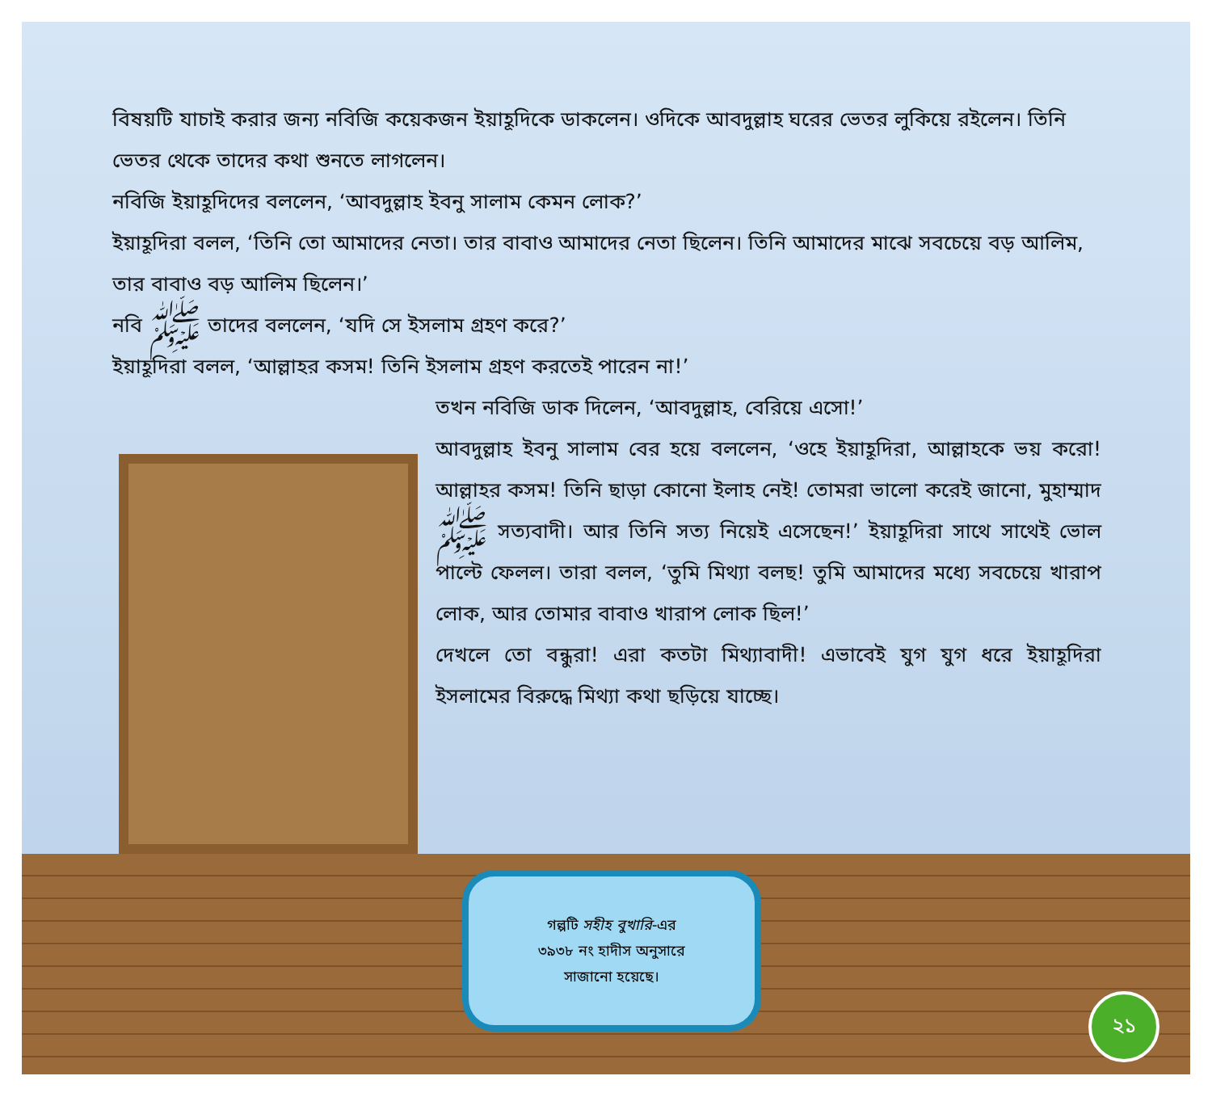বিষয়টি যাচাই করার জন্য নবিজি কয়েকজন ইয়াহূদিকে ডাকলেন। ওদিকে আবদুল্লাহ ঘরের ভেতর লুকিয়ে রইলেন। তিনি ভেতর থেকে তাদের কথা শুনতে লাগলেন।
নবিজি ইয়াহূদিদের বললেন, ‘আবদুল্লাহ ইবনু সালাম কেমন লোক?’
ইয়াহূদিরা বলল, ‘তিনি তো আমাদের নেতা। তার বাবাও আমাদের নেতা ছিলেন। তিনি আমাদের মাঝে সবচেয়ে বড় আলিম, তার বাবাও বড় আলিম ছিলেন।’
নবি ﷺ তাদের বললেন, ‘যদি সে ইসলাম গ্রহণ করে?’
ইয়াহূদিরা বলল, ‘আল্লাহর কসম! তিনি ইসলাম গ্রহণ করতেই পারেন না!’
তখন নবিজি ডাক দিলেন, ‘আবদুল্লাহ, বেরিয়ে এসো!’
আবদুল্লাহ ইবনু সালাম বের হয়ে বললেন, ‘ওহে ইয়াহূদিরা, আল্লাহকে ভয় করো! আল্লাহর কসম! তিনি ছাড়া কোনো ইলাহ নেই! তোমরা ভালো করেই জানো, মুহাম্মাদ ﷺ সত্যবাদী। আর তিনি সত্য নিয়েই এসেছেন!’ ইয়াহূদিরা সাথে সাথেই ভোল পাল্টে ফেলল। তারা বলল, ‘তুমি মিথ্যা বলছ! তুমি আমাদের মধ্যে সবচেয়ে খারাপ লোক, আর তোমার বাবাও খারাপ লোক ছিল!’
দেখলে তো বন্ধুরা! এরা কতটা মিথ্যাবাদী! এভাবেই যুগ যুগ ধরে ইয়াহূদিরা ইসলামের বিরুদ্ধে মিথ্যা কথা ছড়িয়ে যাচ্ছে।
গল্পটি সহীহ বুখারি-এর
৩৯৩৮ নং হাদীস অনুসারে
সাজানো হয়েছে।
২১